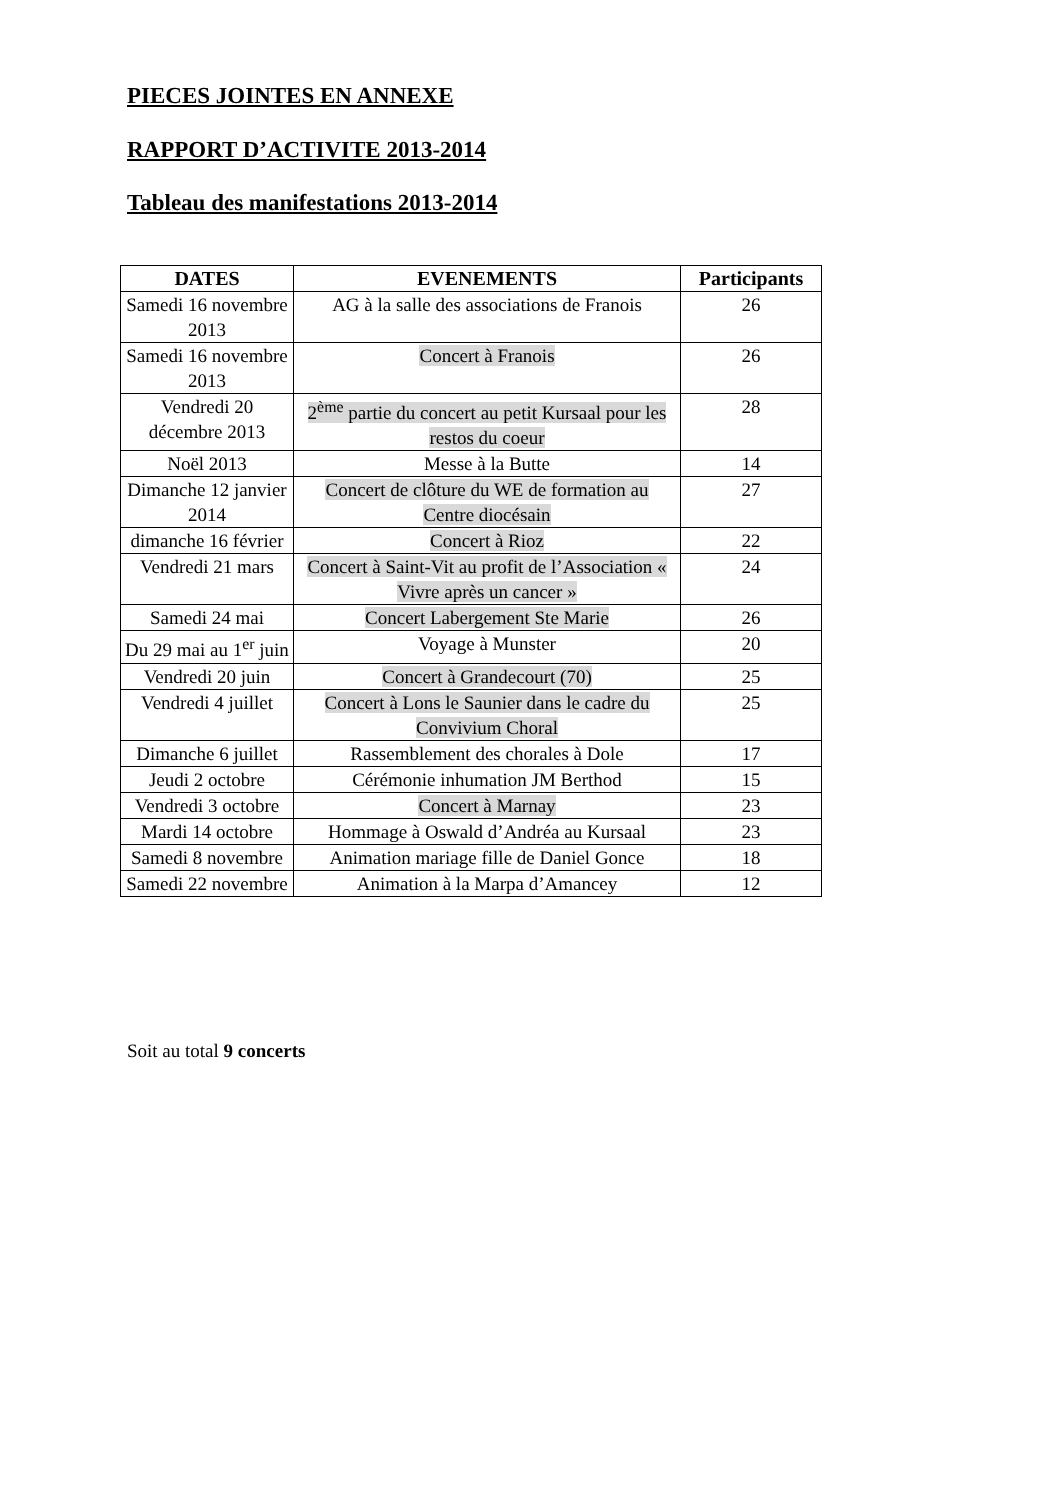PIECES JOINTES EN ANNEXE
RAPPORT D’ACTIVITE 2013-2014
Tableau des manifestations 2013-2014
| DATES | EVENEMENTS | Participants |
| --- | --- | --- |
| Samedi 16 novembre 2013 | AG à la salle des associations de Franois | 26 |
| Samedi 16 novembre 2013 | Concert à Franois | 26 |
| Vendredi 20 décembre 2013 | 2<sup>ème</sup> partie du concert au petit Kursaal pour les restos du coeur | 28 |
| Noël 2013 | Messe à la Butte | 14 |
| Dimanche 12 janvier 2014 | Concert de clôture du WE de formation au Centre diocésain | 27 |
| dimanche 16 février | Concert à Rioz | 22 |
| Vendredi 21 mars | Concert à Saint-Vit au profit de l’Association « Vivre après un cancer » | 24 |
| Samedi 24 mai | Concert Labergement Ste Marie | 26 |
| Du 29 mai au 1<sup>er</sup> juin | Voyage à Munster | 20 |
| Vendredi 20 juin | Concert à Grandecourt (70) | 25 |
| Vendredi 4 juillet | Concert à Lons le Saunier dans le cadre du Convivium Choral | 25 |
| Dimanche 6 juillet | Rassemblement des chorales à Dole | 17 |
| Jeudi 2 octobre | Cérémonie inhumation JM Berthod | 15 |
| Vendredi 3 octobre | Concert à Marnay | 23 |
| Mardi 14 octobre | Hommage à Oswald d’Andréa au Kursaal | 23 |
| Samedi 8 novembre | Animation mariage fille de Daniel Gonce | 18 |
| Samedi 22 novembre | Animation à la Marpa d’Amancey | 12 |
Soit au total 9 concerts